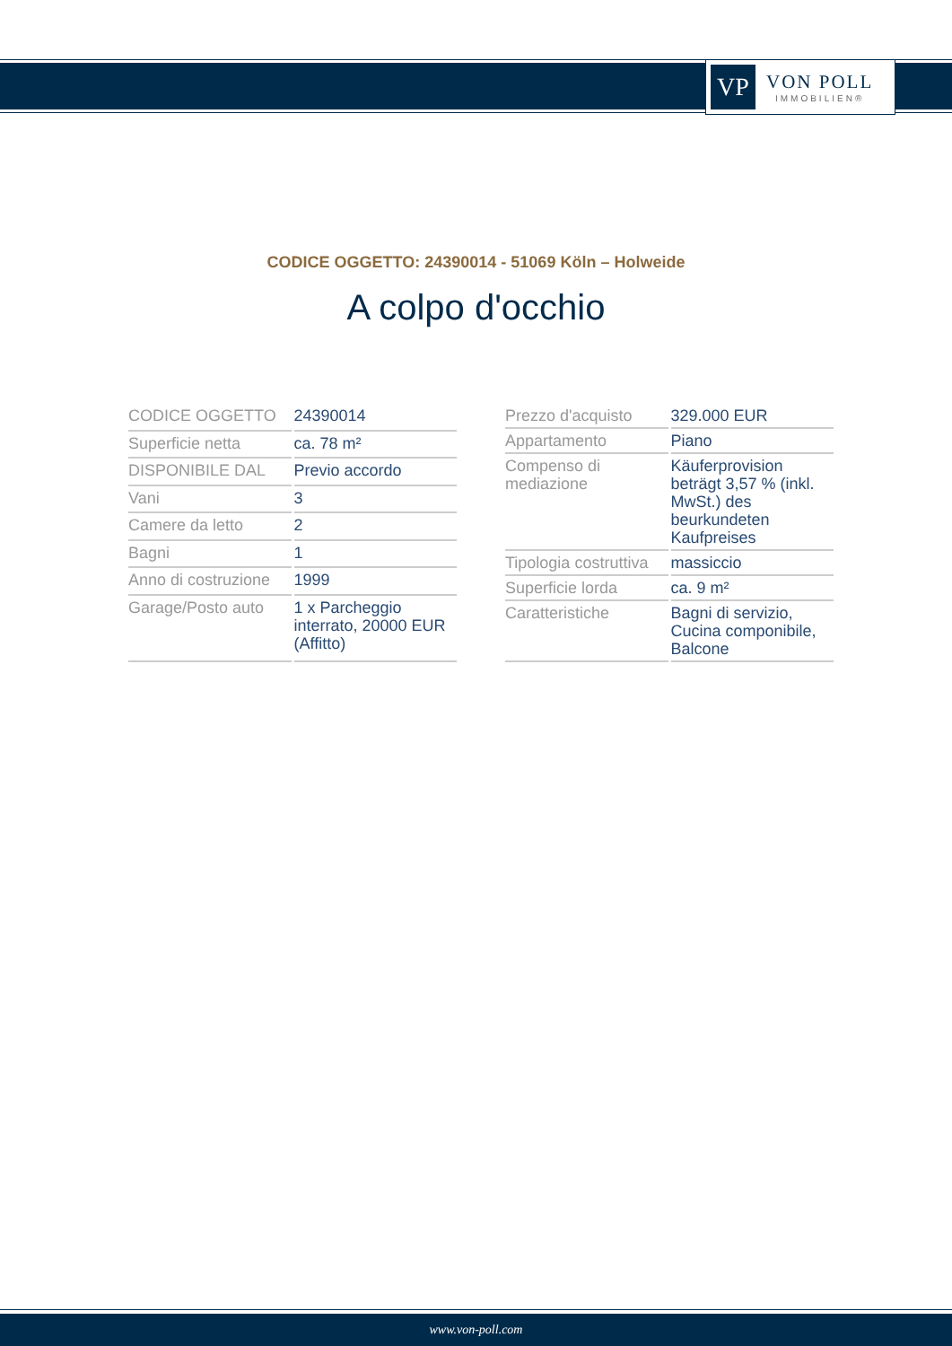VP
VON POLL
IMMOBILIEN®
CODICE OGGETTO: 24390014 - 51069 Köln – Holweide
A colpo d'occhio
| CODICE OGGETTO | 24390014 |
| Superficie netta | ca. 78 m² |
| DISPONIBILE DAL | Previo accordo |
| Vani | 3 |
| Camere da letto | 2 |
| Bagni | 1 |
| Anno di costruzione | 1999 |
| Garage/Posto auto | 1 x Parcheggio interrato, 20000 EUR (Affitto) |
| Prezzo d'acquisto | 329.000 EUR |
| Appartamento | Piano |
| Compenso di mediazione | Käuferprovision beträgt 3,57 % (inkl. MwSt.) des beurkundeten Kaufpreises |
| Tipologia costruttiva | massiccio |
| Superficie lorda | ca. 9 m² |
| Caratteristiche | Bagni di servizio, Cucina componibile, Balcone |
www.von-poll.com